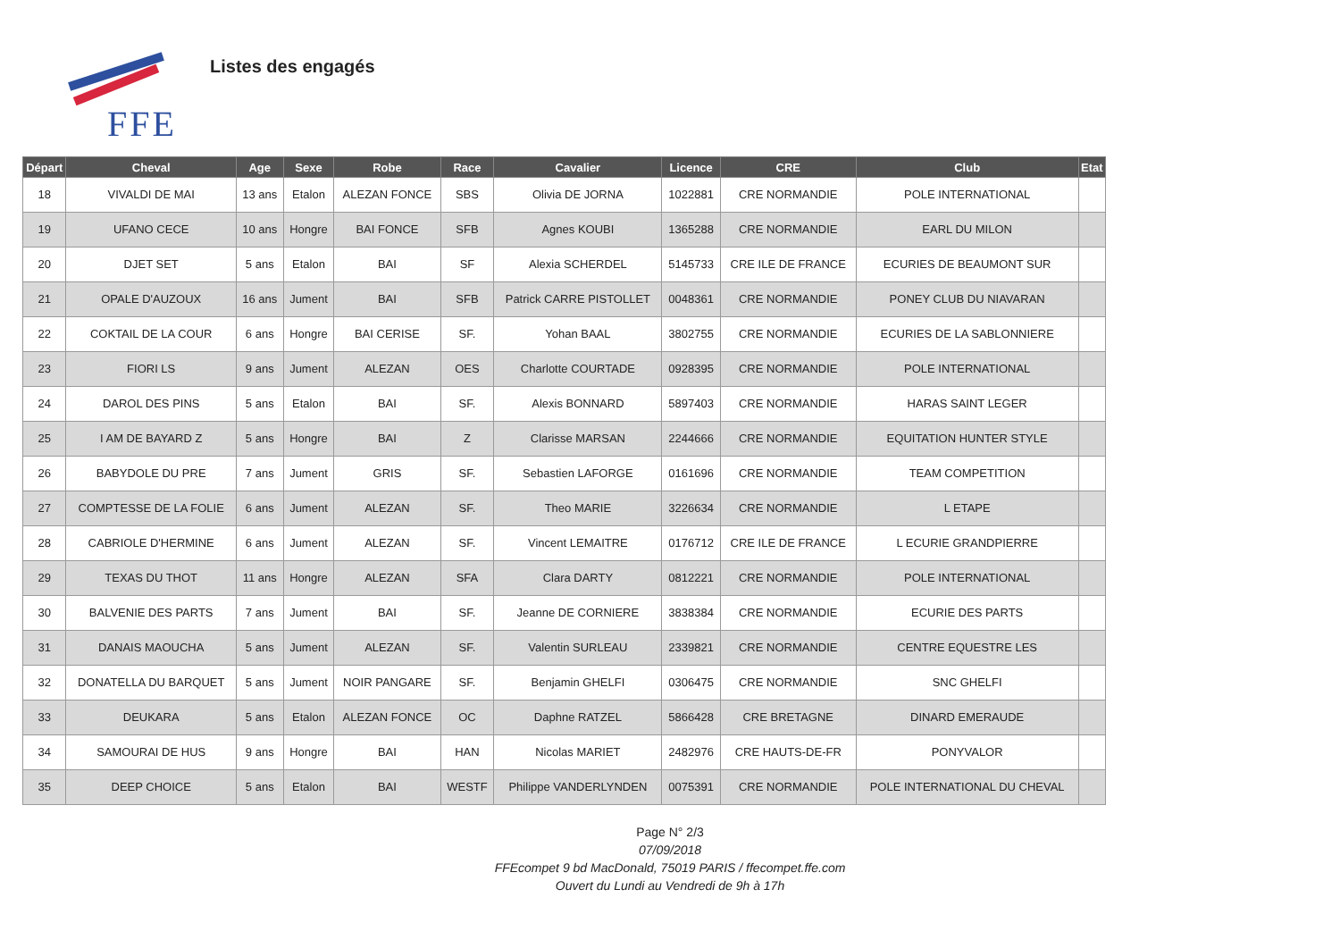FFE
Listes des engagés
| Départ | Cheval | Age | Sexe | Robe | Race | Cavalier | Licence | CRE | Club | Etat |
| --- | --- | --- | --- | --- | --- | --- | --- | --- | --- | --- |
| 18 | VIVALDI DE MAI | 13 ans | Etalon | ALEZAN FONCE | SBS | Olivia DE JORNA | 1022881 | CRE NORMANDIE | POLE INTERNATIONAL | |
| 19 | UFANO CECE | 10 ans | Hongre | BAI FONCE | SFB | Agnes KOUBI | 1365288 | CRE NORMANDIE | EARL DU MILON | |
| 20 | DJET SET | 5 ans | Etalon | BAI | SF | Alexia SCHERDEL | 5145733 | CRE ILE DE FRANCE | ECURIES DE BEAUMONT SUR | |
| 21 | OPALE D'AUZOUX | 16 ans | Jument | BAI | SFB | Patrick CARRE PISTOLLET | 0048361 | CRE NORMANDIE | PONEY CLUB DU NIAVARAN | |
| 22 | COKTAIL DE LA COUR | 6 ans | Hongre | BAI CERISE | SF. | Yohan BAAL | 3802755 | CRE NORMANDIE | ECURIES DE LA SABLONNIERE | |
| 23 | FIORI LS | 9 ans | Jument | ALEZAN | OES | Charlotte COURTADE | 0928395 | CRE NORMANDIE | POLE INTERNATIONAL | |
| 24 | DAROL DES PINS | 5 ans | Etalon | BAI | SF. | Alexis BONNARD | 5897403 | CRE NORMANDIE | HARAS SAINT LEGER | |
| 25 | I AM DE BAYARD Z | 5 ans | Hongre | BAI | Z | Clarisse MARSAN | 2244666 | CRE NORMANDIE | EQUITATION HUNTER STYLE | |
| 26 | BABYDOLE DU PRE | 7 ans | Jument | GRIS | SF. | Sebastien LAFORGE | 0161696 | CRE NORMANDIE | TEAM COMPETITION | |
| 27 | COMPTESSE DE LA FOLIE | 6 ans | Jument | ALEZAN | SF. | Theo MARIE | 3226634 | CRE NORMANDIE | L ETAPE | |
| 28 | CABRIOLE D'HERMINE | 6 ans | Jument | ALEZAN | SF. | Vincent LEMAITRE | 0176712 | CRE ILE DE FRANCE | L ECURIE GRANDPIERRE | |
| 29 | TEXAS DU THOT | 11 ans | Hongre | ALEZAN | SFA | Clara DARTY | 0812221 | CRE NORMANDIE | POLE INTERNATIONAL | |
| 30 | BALVENIE DES PARTS | 7 ans | Jument | BAI | SF. | Jeanne DE CORNIERE | 3838384 | CRE NORMANDIE | ECURIE DES PARTS | |
| 31 | DANAIS MAOUCHA | 5 ans | Jument | ALEZAN | SF. | Valentin SURLEAU | 2339821 | CRE NORMANDIE | CENTRE EQUESTRE LES | |
| 32 | DONATELLA DU BARQUET | 5 ans | Jument | NOIR PANGARE | SF. | Benjamin GHELFI | 0306475 | CRE NORMANDIE | SNC GHELFI | |
| 33 | DEUKARA | 5 ans | Etalon | ALEZAN FONCE | OC | Daphne RATZEL | 5866428 | CRE BRETAGNE | DINARD EMERAUDE | |
| 34 | SAMOURAI DE HUS | 9 ans | Hongre | BAI | HAN | Nicolas MARIET | 2482976 | CRE HAUTS-DE-FR | PONYVALOR | |
| 35 | DEEP CHOICE | 5 ans | Etalon | BAI | WESTF | Philippe VANDERLYNDEN | 0075391 | CRE NORMANDIE | POLE INTERNATIONAL DU CHEVAL | |
Page N° 2/3
07/09/2018
FFEcompet 9 bd MacDonald, 75019 PARIS / ffecompet.ffe.com
Ouvert du Lundi au Vendredi de 9h à 17h